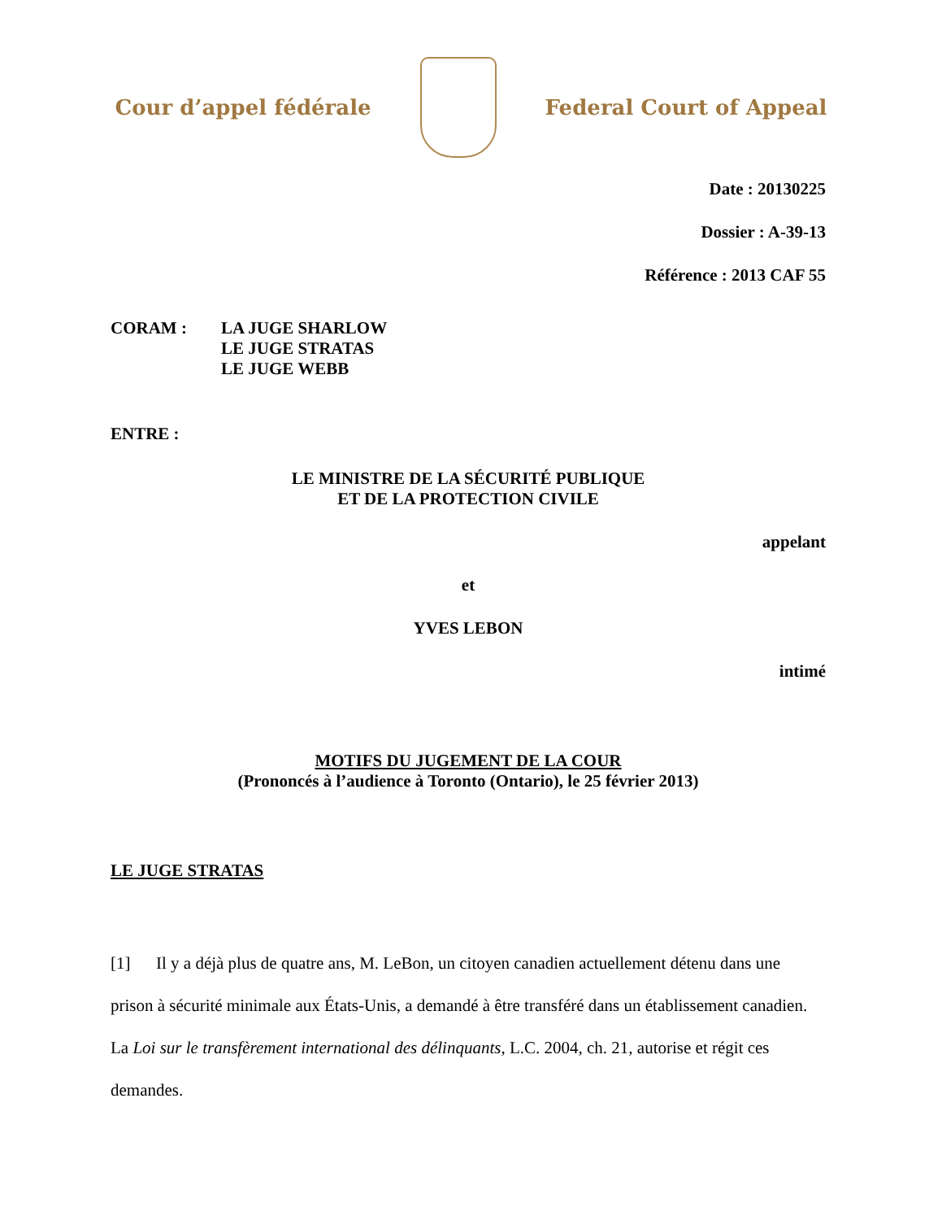Cour d’appel fédérale Federal Court of Appeal
Date : 20130225
Dossier : A-39-13
Référence : 2013 CAF 55
CORAM : LA JUGE SHARLOW
LE JUGE STRATAS
LE JUGE WEBB
ENTRE :
LE MINISTRE DE LA SÉCURITÉ PUBLIQUE
ET DE LA PROTECTION CIVILE
appelant
et
YVES LEBON
intimé
MOTIFS DU JUGEMENT DE LA COUR
(Prononcés à l’audience à Toronto (Ontario), le 25 février 2013)
LE JUGE STRATAS
[1] Il y a déjà plus de quatre ans, M. LeBon, un citoyen canadien actuellement détenu dans une prison à sécurité minimale aux États-Unis, a demandé à être transféré dans un établissement canadien. La Loi sur le transfèrement international des délinquants, L.C. 2004, ch. 21, autorise et régit ces demandes.